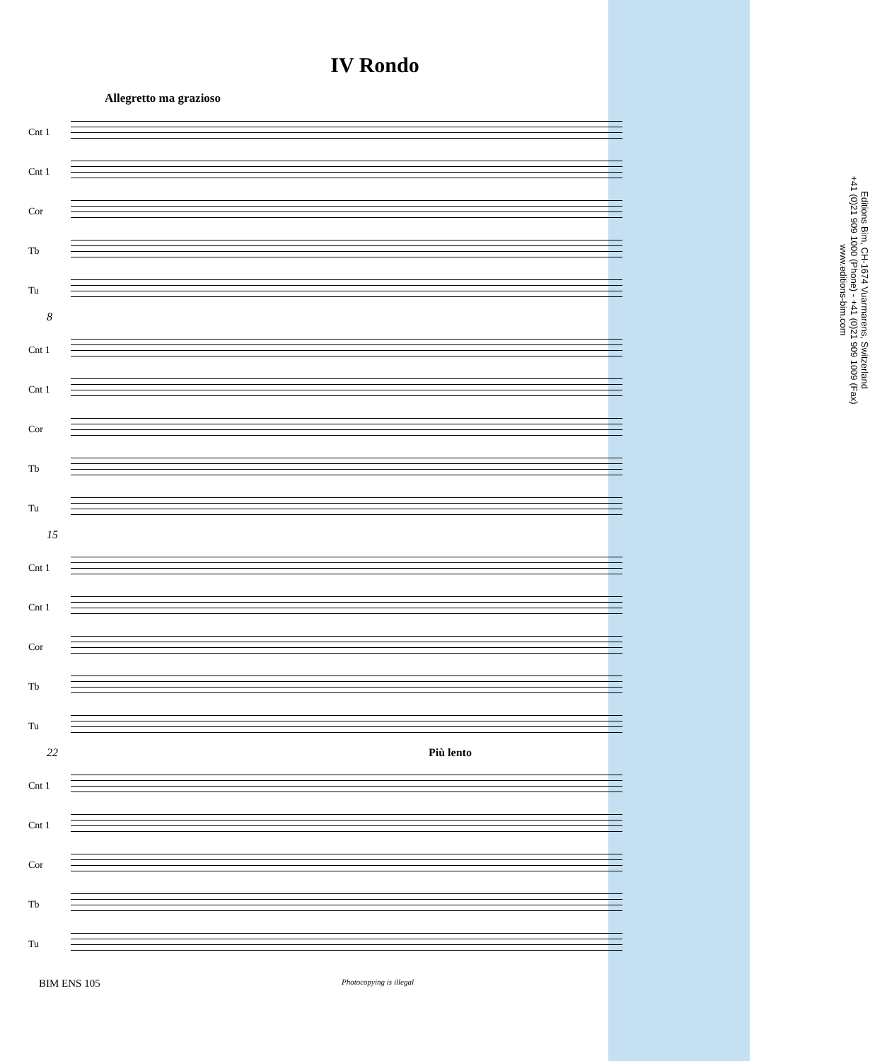IV Rondo
Allegretto ma grazioso
Cnt 1
Cnt 1
Cor
Tb
Tu
8
Cnt 1
Cnt 1
Cor
Tb
Tu
15
Cnt 1
Cnt 1
Cor
Tb
Tu
22 Più lento
Cnt 1
Cnt 1
Cor
Tb
Tu
Editions Bim, CH-1674 Vuarmarens, Switzerland
+41 (0)21 909 1000 (Phone) - +41 (0)21 909 1009 (Fax)
www.editions-bim.com
BIM ENS 105 Photocopying is illegal